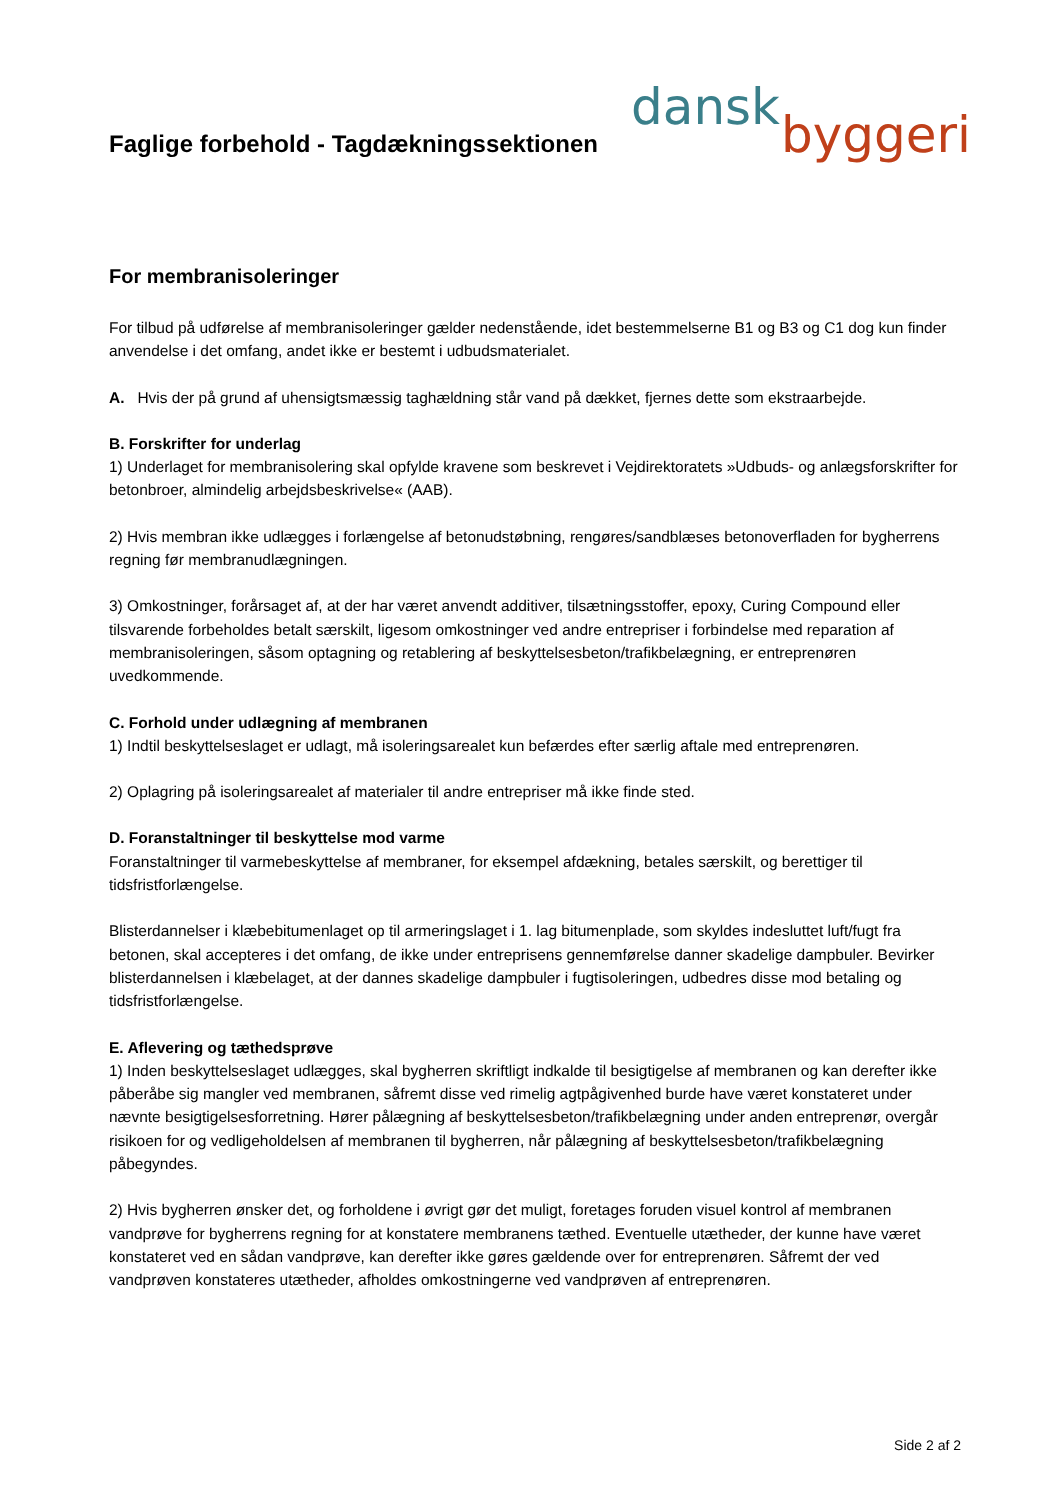Faglige forbehold - Tagdækningssektionen
dansk
byggeri
For membranisoleringer
For tilbud på udførelse af membranisoleringer gælder nedenstående, idet bestemmelserne B1 og B3 og C1 dog kun finder anvendelse i det omfang, andet ikke er bestemt i udbudsmaterialet.
A. Hvis der på grund af uhensigtsmæssig taghældning står vand på dækket, fjernes dette som ekstraarbejde.
B. Forskrifter for underlag
1) Underlaget for membranisolering skal opfylde kravene som beskrevet i Vejdirektoratets »Udbuds- og anlægsforskrifter for betonbroer, almindelig arbejdsbeskrivelse« (AAB).
2) Hvis membran ikke udlægges i forlængelse af betonudstøbning, rengøres/sandblæses betonoverfladen for bygherrens regning før membranudlægningen.
3) Omkostninger, forårsaget af, at der har været anvendt additiver, tilsætningsstoffer, epoxy, Curing Compound eller tilsvarende forbeholdes betalt særskilt, ligesom omkostninger ved andre entrepriser i forbindelse med reparation af membranisoleringen, såsom optagning og retablering af beskyttelsesbeton/trafikbelægning, er entreprenøren uvedkommende.
C. Forhold under udlægning af membranen
1) Indtil beskyttelseslaget er udlagt, må isoleringsarealet kun befærdes efter særlig aftale med entreprenøren.
2) Oplagring på isoleringsarealet af materialer til andre entrepriser må ikke finde sted.
D. Foranstaltninger til beskyttelse mod varme
Foranstaltninger til varmebeskyttelse af membraner, for eksempel afdækning, betales særskilt, og berettiger til tidsfristforlængelse.
Blisterdannelser i klæbebitumenlaget op til armeringslaget i 1. lag bitumenplade, som skyldes indesluttet luft/fugt fra betonen, skal accepteres i det omfang, de ikke under entreprisens gennemførelse danner skadelige dampbuler. Bevirker blisterdannelsen i klæbelaget, at der dannes skadelige dampbuler i fugtisoleringen, udbedres disse mod betaling og tidsfristforlængelse.
E. Aflevering og tæthedsprøve
1) Inden beskyttelseslaget udlægges, skal bygherren skriftligt indkalde til besigtigelse af membranen og kan derefter ikke påberåbe sig mangler ved membranen, såfremt disse ved rimelig agtpågivenhed burde have været konstateret under nævnte besigtigelsesforretning. Hører pålægning af beskyttelsesbeton/trafikbelægning under anden entreprenør, overgår risikoen for og vedligeholdelsen af membranen til bygherren, når pålægning af beskyttelsesbeton/trafikbelægning påbegyndes.
2) Hvis bygherren ønsker det, og forholdene i øvrigt gør det muligt, foretages foruden visuel kontrol af membranen vandprøve for bygherrens regning for at konstatere membranens tæthed. Eventuelle utætheder, der kunne have været konstateret ved en sådan vandprøve, kan derefter ikke gøres gældende over for entreprenøren. Såfremt der ved vandprøven konstateres utætheder, afholdes omkostningerne ved vandprøven af entreprenøren.
Side 2 af 2